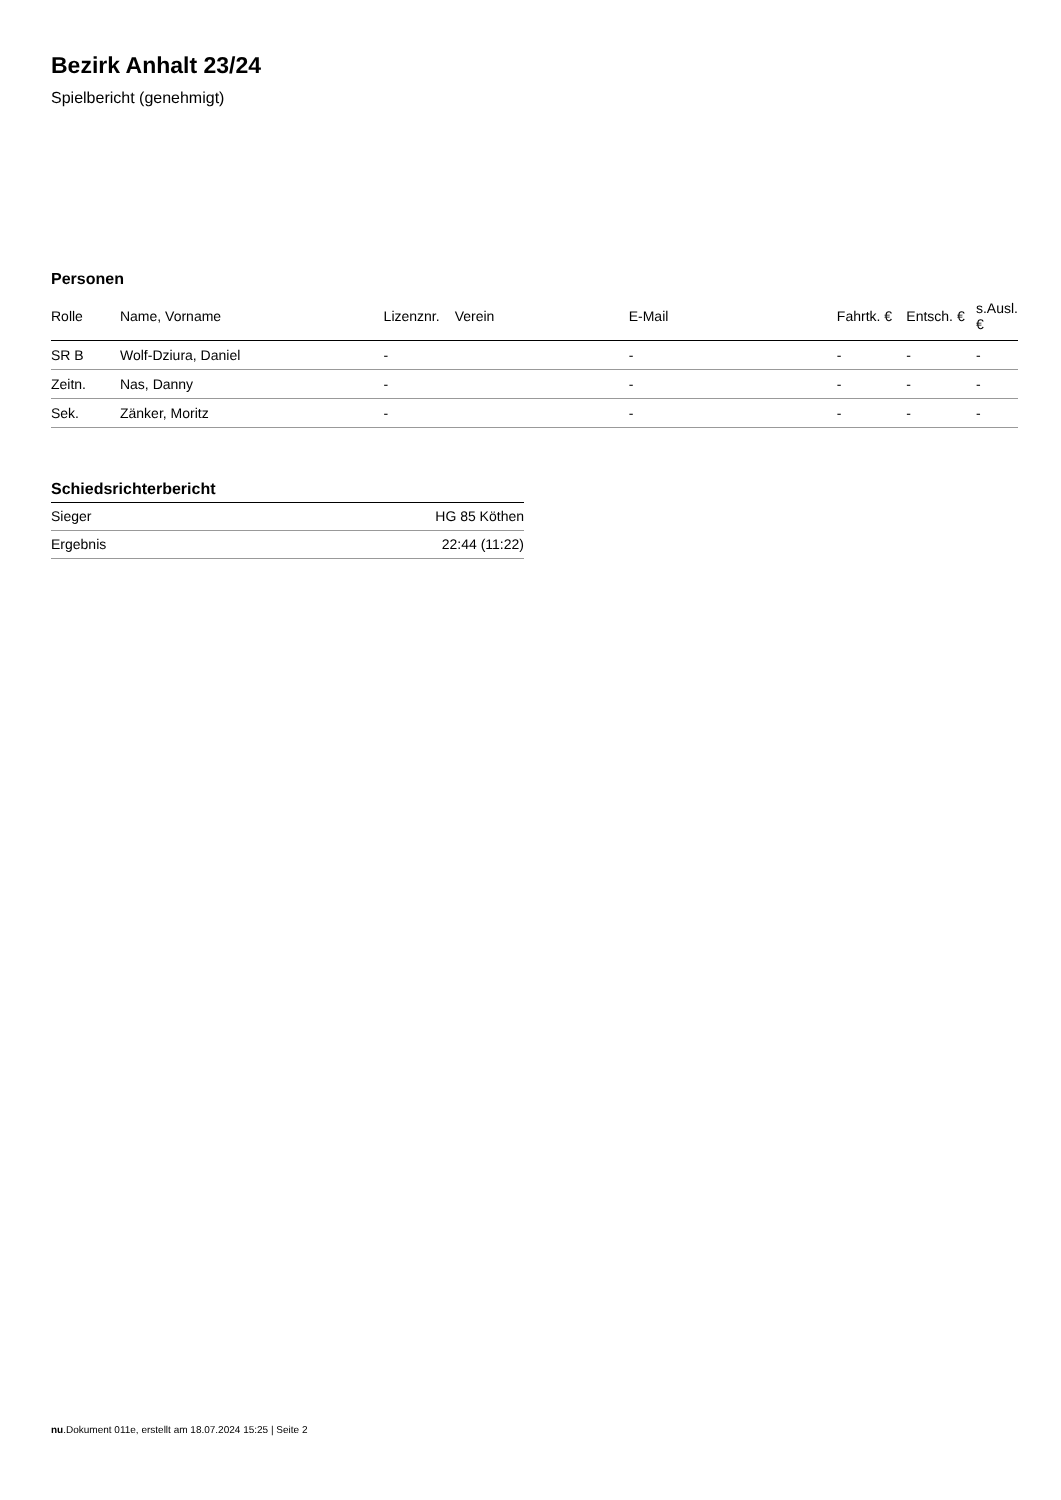Bezirk Anhalt 23/24
Spielbericht (genehmigt)
Personen
| Rolle | Name, Vorname | Lizenznr. | Verein | E-Mail | Fahrtk. € | Entsch. € | s.Ausl. € |
| --- | --- | --- | --- | --- | --- | --- | --- |
| SR B | Wolf-Dziura, Daniel | - | | - | - | - | - |
| Zeitn. | Nas, Danny | - | | - | - | - | - |
| Sek. | Zänker, Moritz | - | | - | - | - | - |
Schiedsrichterbericht
| Sieger | HG 85 Köthen |
| Ergebnis | 22:44 (11:22) |
nu.Dokument 011e, erstellt am 18.07.2024 15:25 | Seite 2